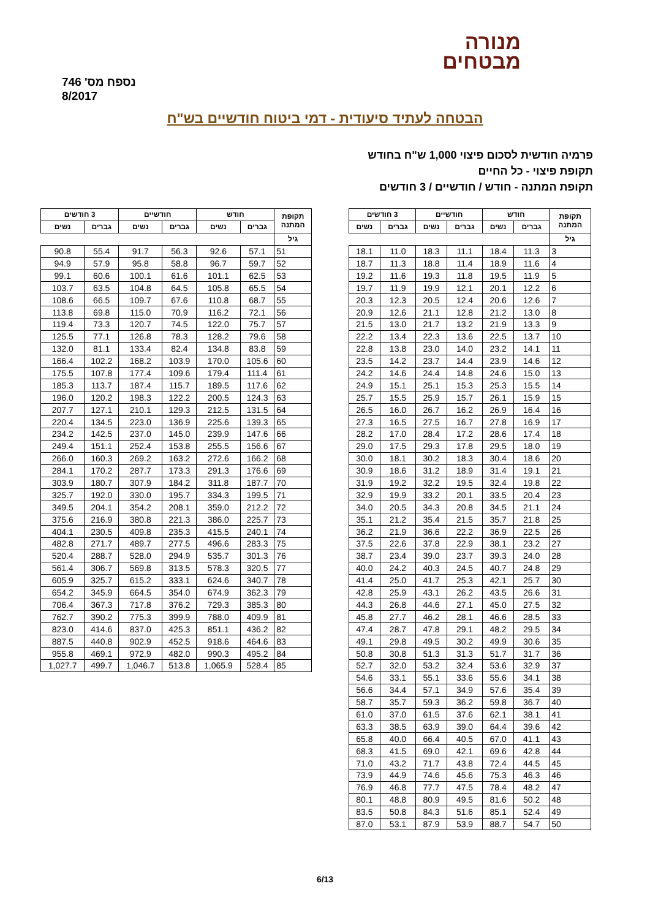מנורה
מבטחים
נספח מס' 746
8/2017
הבטחה לעתיד סיעודית - דמי ביטוח חודשיים בש"ח
פרמיה חודשית לסכום פיצוי 1,000 ש"ח בחודש
תקופת פיצוי - כל החיים
תקופת המתנה - חודש / חודשיים / 3 חודשים
| תקופת המתנה | חודש | | חודשיים | | 3 חודשים | |
| --- | --- | --- | --- | --- | --- | --- |
| | גברים | נשים | גברים | נשים | גברים | נשים |
| גיל | | | | | | |
| 3 | 11.3 | 18.4 | 11.1 | 18.3 | 11.0 | 18.1 |
| 4 | 11.6 | 18.9 | 11.4 | 18.8 | 11.3 | 18.7 |
| 5 | 11.9 | 19.5 | 11.8 | 19.3 | 11.6 | 19.2 |
| 6 | 12.2 | 20.1 | 12.1 | 19.9 | 11.9 | 19.7 |
| 7 | 12.6 | 20.6 | 12.4 | 20.5 | 12.3 | 20.3 |
| 8 | 13.0 | 21.2 | 12.8 | 21.1 | 12.6 | 20.9 |
| 9 | 13.3 | 21.9 | 13.2 | 21.7 | 13.0 | 21.5 |
| 10 | 13.7 | 22.5 | 13.6 | 22.3 | 13.4 | 22.2 |
| 11 | 14.1 | 23.2 | 14.0 | 23.0 | 13.8 | 22.8 |
| 12 | 14.6 | 23.9 | 14.4 | 23.7 | 14.2 | 23.5 |
| 13 | 15.0 | 24.6 | 14.8 | 24.4 | 14.6 | 24.2 |
| 14 | 15.5 | 25.3 | 15.3 | 25.1 | 15.1 | 24.9 |
| 15 | 15.9 | 26.1 | 15.7 | 25.9 | 15.5 | 25.7 |
| 16 | 16.4 | 26.9 | 16.2 | 26.7 | 16.0 | 26.5 |
| 17 | 16.9 | 27.8 | 16.7 | 27.5 | 16.5 | 27.3 |
| 18 | 17.4 | 28.6 | 17.2 | 28.4 | 17.0 | 28.2 |
| 19 | 18.0 | 29.5 | 17.8 | 29.3 | 17.5 | 29.0 |
| 20 | 18.6 | 30.4 | 18.3 | 30.2 | 18.1 | 30.0 |
| 21 | 19.1 | 31.4 | 18.9 | 31.2 | 18.6 | 30.9 |
| 22 | 19.8 | 32.4 | 19.5 | 32.2 | 19.2 | 31.9 |
| 23 | 20.4 | 33.5 | 20.1 | 33.2 | 19.9 | 32.9 |
| 24 | 21.1 | 34.5 | 20.8 | 34.3 | 20.5 | 34.0 |
| 25 | 21.8 | 35.7 | 21.5 | 35.4 | 21.2 | 35.1 |
| 26 | 22.5 | 36.9 | 22.2 | 36.6 | 21.9 | 36.2 |
| 27 | 23.2 | 38.1 | 22.9 | 37.8 | 22.6 | 37.5 |
| 28 | 24.0 | 39.3 | 23.7 | 39.0 | 23.4 | 38.7 |
| 29 | 24.8 | 40.7 | 24.5 | 40.3 | 24.2 | 40.0 |
| 30 | 25.7 | 42.1 | 25.3 | 41.7 | 25.0 | 41.4 |
| 31 | 26.6 | 43.5 | 26.2 | 43.1 | 25.9 | 42.8 |
| 32 | 27.5 | 45.0 | 27.1 | 44.6 | 26.8 | 44.3 |
| 33 | 28.5 | 46.6 | 28.1 | 46.2 | 27.7 | 45.8 |
| 34 | 29.5 | 48.2 | 29.1 | 47.8 | 28.7 | 47.4 |
| 35 | 30.6 | 49.9 | 30.2 | 49.5 | 29.8 | 49.1 |
| 36 | 31.7 | 51.7 | 31.3 | 51.3 | 30.8 | 50.8 |
| 37 | 32.9 | 53.6 | 32.4 | 53.2 | 32.0 | 52.7 |
| 38 | 34.1 | 55.6 | 33.6 | 55.1 | 33.1 | 54.6 |
| 39 | 35.4 | 57.6 | 34.9 | 57.1 | 34.4 | 56.6 |
| 40 | 36.7 | 59.8 | 36.2 | 59.3 | 35.7 | 58.7 |
| 41 | 38.1 | 62.1 | 37.6 | 61.5 | 37.0 | 61.0 |
| 42 | 39.6 | 64.4 | 39.0 | 63.9 | 38.5 | 63.3 |
| 43 | 41.1 | 67.0 | 40.5 | 66.4 | 40.0 | 65.8 |
| 44 | 42.8 | 69.6 | 42.1 | 69.0 | 41.5 | 68.3 |
| 45 | 44.5 | 72.4 | 43.8 | 71.7 | 43.2 | 71.0 |
| 46 | 46.3 | 75.3 | 45.6 | 74.6 | 44.9 | 73.9 |
| 47 | 48.2 | 78.4 | 47.5 | 77.7 | 46.8 | 76.9 |
| 48 | 50.2 | 81.6 | 49.5 | 80.9 | 48.8 | 80.1 |
| 49 | 52.4 | 85.1 | 51.6 | 84.3 | 50.8 | 83.5 |
| 50 | 54.7 | 88.7 | 53.9 | 87.9 | 53.1 | 87.0 |
| תקופת המתנה | חודש | | חודשיים | | 3 חודשים | |
| --- | --- | --- | --- | --- | --- | --- |
| | גברים | נשים | גברים | נשים | גברים | נשים |
| גיל | | | | | | |
| 51 | 57.1 | 92.6 | 56.3 | 91.7 | 55.4 | 90.8 |
| 52 | 59.7 | 96.7 | 58.8 | 95.8 | 57.9 | 94.9 |
| 53 | 62.5 | 101.1 | 61.6 | 100.1 | 60.6 | 99.1 |
| 54 | 65.5 | 105.8 | 64.5 | 104.8 | 63.5 | 103.7 |
| 55 | 68.7 | 110.8 | 67.6 | 109.7 | 66.5 | 108.6 |
| 56 | 72.1 | 116.2 | 70.9 | 115.0 | 69.8 | 113.8 |
| 57 | 75.7 | 122.0 | 74.5 | 120.7 | 73.3 | 119.4 |
| 58 | 79.6 | 128.2 | 78.3 | 126.8 | 77.1 | 125.5 |
| 59 | 83.8 | 134.8 | 82.4 | 133.4 | 81.1 | 132.0 |
| 60 | 105.6 | 170.0 | 103.9 | 168.2 | 102.2 | 166.4 |
| 61 | 111.4 | 179.4 | 109.6 | 177.4 | 107.8 | 175.5 |
| 62 | 117.6 | 189.5 | 115.7 | 187.4 | 113.7 | 185.3 |
| 63 | 124.3 | 200.5 | 122.2 | 198.3 | 120.2 | 196.0 |
| 64 | 131.5 | 212.5 | 129.3 | 210.1 | 127.1 | 207.7 |
| 65 | 139.3 | 225.6 | 136.9 | 223.0 | 134.5 | 220.4 |
| 66 | 147.6 | 239.9 | 145.0 | 237.0 | 142.5 | 234.2 |
| 67 | 156.6 | 255.5 | 153.8 | 252.4 | 151.1 | 249.4 |
| 68 | 166.2 | 272.6 | 163.2 | 269.2 | 160.3 | 266.0 |
| 69 | 176.6 | 291.3 | 173.3 | 287.7 | 170.2 | 284.1 |
| 70 | 187.7 | 311.8 | 184.2 | 307.9 | 180.7 | 303.9 |
| 71 | 199.5 | 334.3 | 195.7 | 330.0 | 192.0 | 325.7 |
| 72 | 212.2 | 359.0 | 208.1 | 354.2 | 204.1 | 349.5 |
| 73 | 225.7 | 386.0 | 221.3 | 380.8 | 216.9 | 375.6 |
| 74 | 240.1 | 415.5 | 235.3 | 409.8 | 230.5 | 404.1 |
| 75 | 283.3 | 496.6 | 277.5 | 489.7 | 271.7 | 482.8 |
| 76 | 301.3 | 535.7 | 294.9 | 528.0 | 288.7 | 520.4 |
| 77 | 320.5 | 578.3 | 313.5 | 569.8 | 306.7 | 561.4 |
| 78 | 340.7 | 624.6 | 333.1 | 615.2 | 325.7 | 605.9 |
| 79 | 362.3 | 674.9 | 354.0 | 664.5 | 345.9 | 654.2 |
| 80 | 385.3 | 729.3 | 376.2 | 717.8 | 367.3 | 706.4 |
| 81 | 409.9 | 788.0 | 399.9 | 775.3 | 390.2 | 762.7 |
| 82 | 436.2 | 851.1 | 425.3 | 837.0 | 414.6 | 823.0 |
| 83 | 464.6 | 918.6 | 452.5 | 902.9 | 440.8 | 887.5 |
| 84 | 495.2 | 990.3 | 482.0 | 972.9 | 469.1 | 955.8 |
| 85 | 528.4 | 1,065.9 | 513.8 | 1,046.7 | 499.7 | 1,027.7 |
6/13